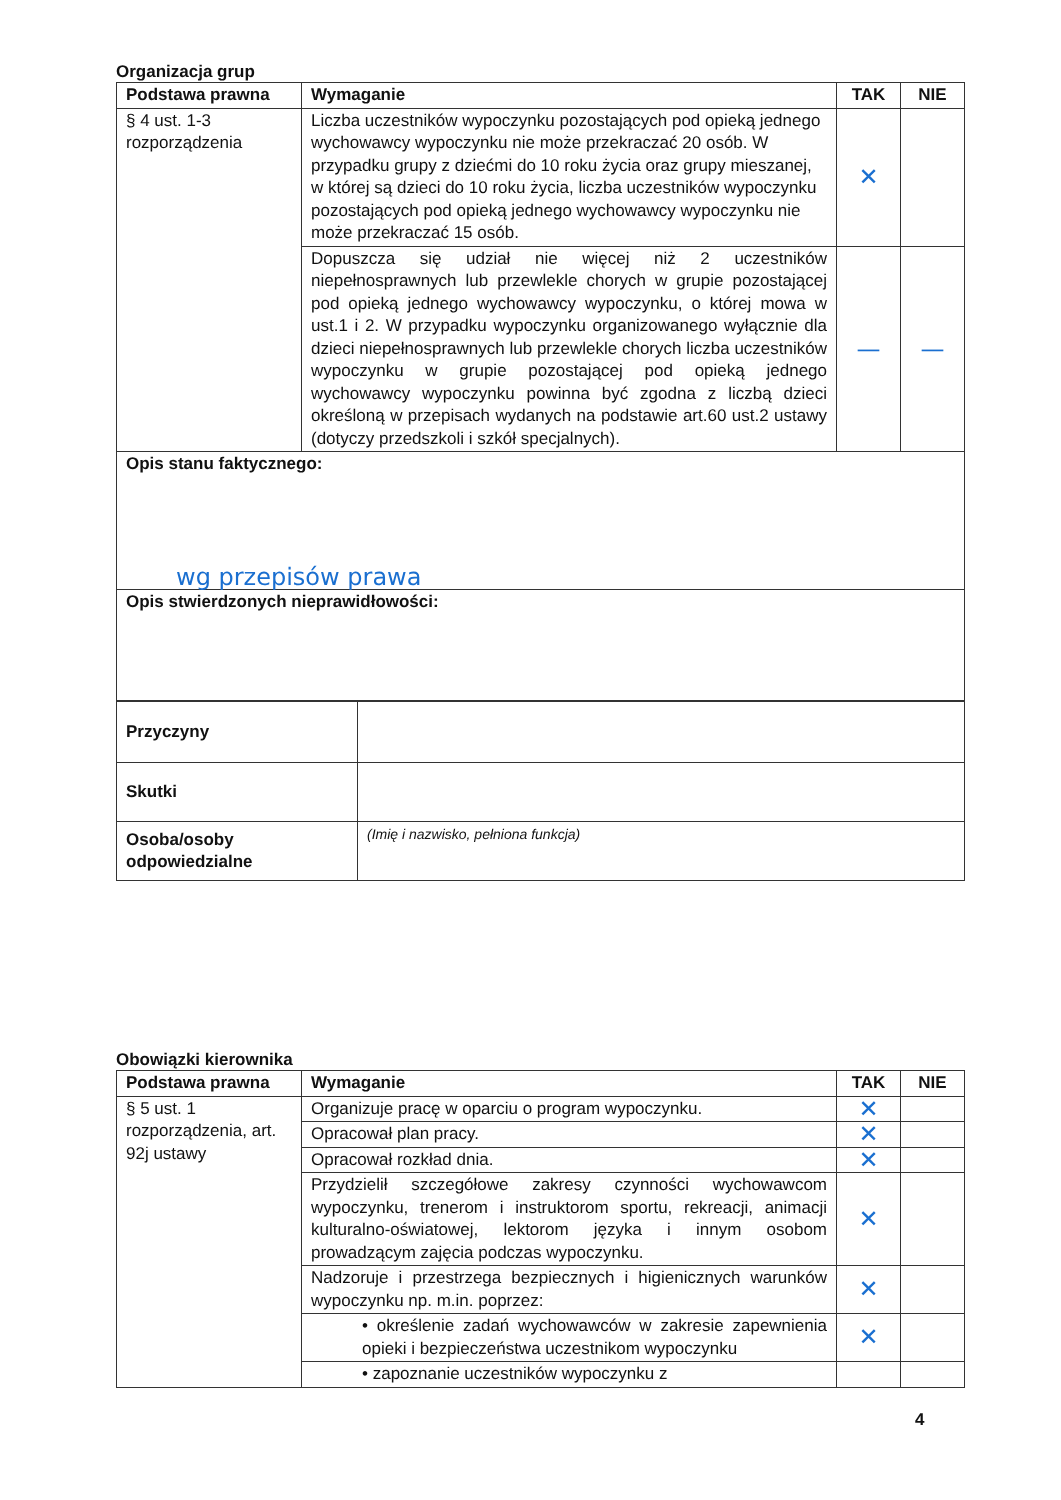Organizacja grup
| Podstawa prawna | Wymaganie | TAK | NIE |
| --- | --- | --- | --- |
| § 4 ust. 1-3 rozporządzenia | Liczba uczestników wypoczynku pozostających pod opieką jednego wychowawcy wypoczynku nie może przekraczać 20 osób. W przypadku grupy z dziećmi do 10 roku życia oraz grupy mieszanej, w której są dzieci do 10 roku życia, liczba uczestników wypoczynku pozostających pod opieką jednego wychowawcy wypoczynku nie może przekraczać 15 osób. | ✕ | |
| | Dopuszcza się udział nie więcej niż 2 uczestników niepełnosprawnych lub przewlekle chorych w grupie pozostającej pod opieką jednego wychowawcy wypoczynku, o której mowa w ust.1 i 2. W przypadku wypoczynku organizowanego wyłącznie dla dzieci niepełnosprawnych lub przewlekle chorych liczba uczestników wypoczynku w grupie pozostającej pod opieką jednego wychowawcy wypoczynku powinna być zgodna z liczbą dzieci określoną w przepisach wydanych na podstawie art.60 ust.2 ustawy (dotyczy przedszkoli i szkół specjalnych). | — | — |
| Opis stanu faktycznego: wg przepisów prawa | | | |
| Opis stwierdzonych nieprawidłowości: | | | |
| Przyczyny | |
| Skutki | |
| Osoba/osoby odpowiedzialne | (Imię i nazwisko, pełniona funkcja) |
Obowiązki kierownika
| Podstawa prawna | Wymaganie | TAK | NIE |
| --- | --- | --- | --- |
| § 5 ust. 1 rozporządzenia, art. 92j ustawy | Organizuje pracę w oparciu o program wypoczynku. | ✕ | |
| | Opracował plan pracy. | ✕ | |
| | Opracował rozkład dnia. | ✕ | |
| | Przydzielił szczegółowe zakresy czynności wychowawcom wypoczynku, trenerom i instruktorom sportu, rekreacji, animacji kulturalno-oświatowej, lektorom języka i innym osobom prowadzącym zajęcia podczas wypoczynku. | ✕ | |
| | Nadzoruje i przestrzega bezpiecznych i higienicznych warunków wypoczynku np. m.in. poprzez: | ✕ | |
| | • określenie zadań wychowawców w zakresie zapewnienia opieki i bezpieczeństwa uczestnikom wypoczynku | ✕ | |
| | • zapoznanie uczestników wypoczynku z | | |
4